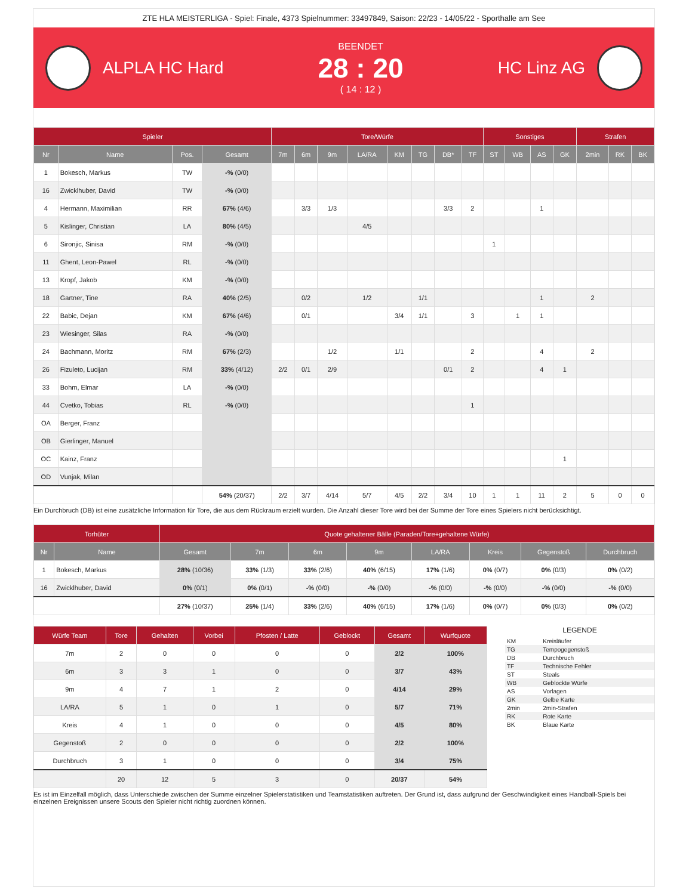ZTE HLA MEISTERLIGA - Spiel: Finale, 4373 Spielnummer: 33497849, Saison: 22/23 - 14/05/22 - Sporthalle am See
ALPLA HC Hard
BEENDET
28 : 20
( 14 : 12 )
HC Linz AG
| Spieler | | | | Tore/Würfe | | | | | | | | Sonstiges | | | | Strafen | | |
| --- | --- | --- | --- | --- | --- | --- | --- | --- | --- | --- | --- | --- | --- | --- | --- | --- | --- | --- |
| Nr | Name | Pos. | Gesamt | 7m | 6m | 9m | LA/RA | KM | TG | DB* | TF | ST | WB | AS | GK | 2min | RK | BK |
| 1 | Bokesch, Markus | TW | -% (0/0) | | | | | | | | | | | | | | | |
| 16 | Zwicklhuber, David | TW | -% (0/0) | | | | | | | | | | | | | | | |
| 4 | Hermann, Maximilian | RR | 67% (4/6) | | 3/3 | 1/3 | | | | 3/3 | 2 | | | 1 | | | | |
| 5 | Kislinger, Christian | LA | 80% (4/5) | | | | 4/5 | | | | | | | | | | | |
| 6 | Sironjic, Sinisa | RM | -% (0/0) | | | | | | | | | 1 | | | | | | |
| 11 | Ghent, Leon-Pawel | RL | -% (0/0) | | | | | | | | | | | | | | | |
| 13 | Kropf, Jakob | KM | -% (0/0) | | | | | | | | | | | | | | | |
| 18 | Gartner, Tine | RA | 40% (2/5) | | 0/2 | | 1/2 | | 1/1 | | | | | 1 | | 2 | | |
| 22 | Babic, Dejan | KM | 67% (4/6) | | 0/1 | | | 3/4 | 1/1 | | 3 | | 1 | 1 | | | | |
| 23 | Wiesinger, Silas | RA | -% (0/0) | | | | | | | | | | | | | | | |
| 24 | Bachmann, Moritz | RM | 67% (2/3) | | | 1/2 | | 1/1 | | | 2 | | | 4 | | 2 | | |
| 26 | Fizuleto, Lucijan | RM | 33% (4/12) | 2/2 | 0/1 | 2/9 | | | | 0/1 | 2 | | | 4 | 1 | | | |
| 33 | Bohm, Elmar | LA | -% (0/0) | | | | | | | | | | | | | | | |
| 44 | Cvetko, Tobias | RL | -% (0/0) | | | | | | | | 1 | | | | | | | |
| OA | Berger, Franz | | | | | | | | | | | | | | | | | |
| OB | Gierlinger, Manuel | | | | | | | | | | | | | | | | | |
| OC | Kainz, Franz | | | | | | | | | | | | | | 1 | | | |
| OD | Vunjak, Milan | | | | | | | | | | | | | | | | | |
| | | | 54% (20/37) | 2/2 | 3/7 | 4/14 | 5/7 | 4/5 | 2/2 | 3/4 | 10 | 1 | 1 | 11 | 2 | 5 | 0 | 0 |
Ein Durchbruch (DB) ist eine zusätzliche Information für Tore, die aus dem Rückraum erzielt wurden. Die Anzahl dieser Tore wird bei der Summe der Tore eines Spielers nicht berücksichtigt.
| Torhüter | | Quote gehaltener Bälle (Paraden/Tore+gehaltene Würfe) | | | | | | | |
| --- | --- | --- | --- | --- | --- | --- | --- | --- | --- |
| Nr | Name | Gesamt | 7m | 6m | 9m | LA/RA | Kreis | Gegenstoß | Durchbruch |
| 1 | Bokesch, Markus | 28% (10/36) | 33% (1/3) | 33% (2/6) | 40% (6/15) | 17% (1/6) | 0% (0/7) | 0% (0/3) | 0% (0/2) |
| 16 | Zwicklhuber, David | 0% (0/1) | 0% (0/1) | -% (0/0) | -% (0/0) | -% (0/0) | -% (0/0) | -% (0/0) | -% (0/0) |
| | | 27% (10/37) | 25% (1/4) | 33% (2/6) | 40% (6/15) | 17% (1/6) | 0% (0/7) | 0% (0/3) | 0% (0/2) |
| Würfe Team | Tore | Gehalten | Vorbei | Pfosten / Latte | Geblockt | Gesamt | Wurfquote |
| --- | --- | --- | --- | --- | --- | --- | --- |
| 7m | 2 | 0 | 0 | 0 | 0 | 2/2 | 100% |
| 6m | 3 | 3 | 1 | 0 | 0 | 3/7 | 43% |
| 9m | 4 | 7 | 1 | 2 | 0 | 4/14 | 29% |
| LA/RA | 5 | 1 | 0 | 1 | 0 | 5/7 | 71% |
| Kreis | 4 | 1 | 0 | 0 | 0 | 4/5 | 80% |
| Gegenstoß | 2 | 0 | 0 | 0 | 0 | 2/2 | 100% |
| Durchbruch | 3 | 1 | 0 | 0 | 0 | 3/4 | 75% |
| | 20 | 12 | 5 | 3 | 0 | 20/37 | 54% |
LEGENDE
| KM | Kreisläufer |
| TG | Tempogegenstoß |
| DB | Durchbruch |
| TF | Technische Fehler |
| ST | Steals |
| WB | Geblockte Würfe |
| AS | Vorlagen |
| GK | Gelbe Karte |
| 2min | 2min-Strafen |
| RK | Rote Karte |
| BK | Blaue Karte |
Es ist im Einzelfall möglich, dass Unterschiede zwischen der Summe einzelner Spielerstatistiken und Teamstatistiken auftreten. Der Grund ist, dass aufgrund der Geschwindigkeit eines Handball-Spiels bei einzelnen Ereignissen unsere Scouts den Spieler nicht richtig zuordnen können.